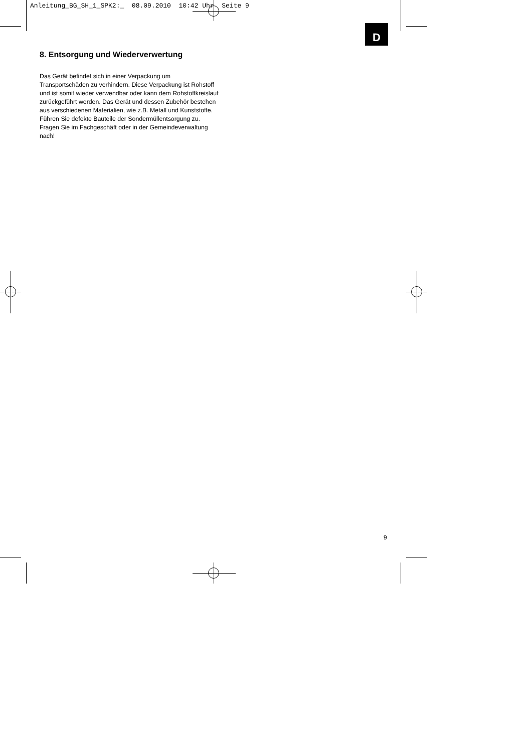Anleitung_BG_SH_1_SPK2:_ 08.09.2010 10:42 Uhr Seite 9
D
8. Entsorgung und Wiederverwertung
Das Gerät befindet sich in einer Verpackung um Transportschäden zu verhindern. Diese Verpackung ist Rohstoff und ist somit wieder verwendbar oder kann dem Rohstoffkreislauf zurückgeführt werden. Das Gerät und dessen Zubehör bestehen aus verschiedenen Materialien, wie z.B. Metall und Kunststoffe. Führen Sie defekte Bauteile der Sondermüllentsorgung zu. Fragen Sie im Fachgeschäft oder in der Gemeindeverwaltung nach!
9